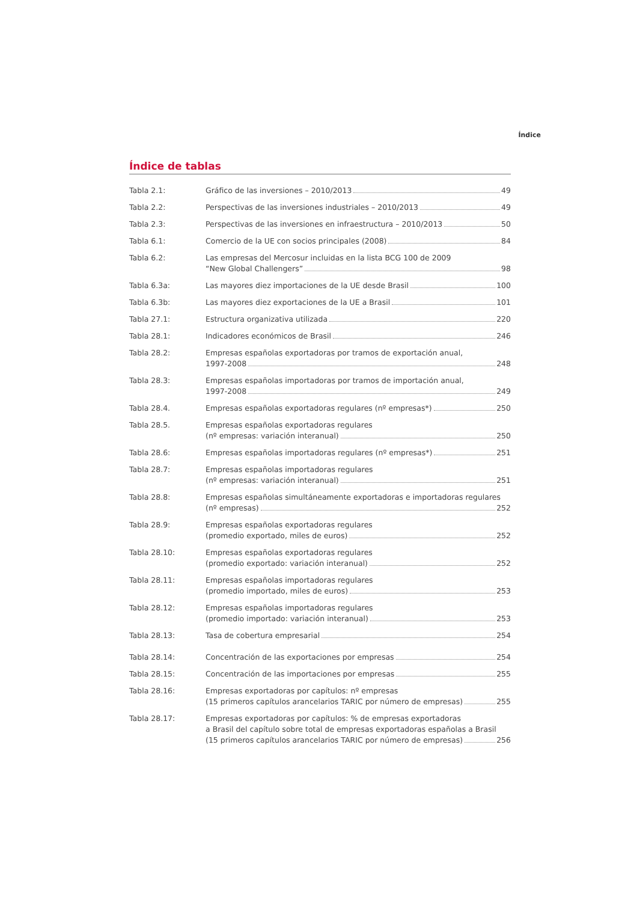Índice
Índice de tablas
| Tabla 2.1: | Gráfico de las inversiones – 2010/2013 49 |
| Tabla 2.2: | Perspectivas de las inversiones industriales – 2010/2013 49 |
| Tabla 2.3: | Perspectivas de las inversiones en infraestructura – 2010/2013 50 |
| Tabla 6.1: | Comercio de la UE con socios principales (2008) 84 |
| Tabla 6.2: | Las empresas del Mercosur incluidas en la lista BCG 100 de 2009 “New Global Challengers” 98 |
| Tabla 6.3a: | Las mayores diez importaciones de la UE desde Brasil 100 |
| Tabla 6.3b: | Las mayores diez exportaciones de la UE a Brasil 101 |
| Tabla 27.1: | Estructura organizativa utilizada 220 |
| Tabla 28.1: | Indicadores económicos de Brasil 246 |
| Tabla 28.2: | Empresas españolas exportadoras por tramos de exportación anual, 1997-2008 248 |
| Tabla 28.3: | Empresas españolas importadoras por tramos de importación anual, 1997-2008 249 |
| Tabla 28.4. | Empresas españolas exportadoras regulares (nº empresas*) 250 |
| Tabla 28.5. | Empresas españolas exportadoras regulares (nº empresas: variación interanual) 250 |
| Tabla 28.6: | Empresas españolas importadoras regulares (nº empresas*) 251 |
| Tabla 28.7: | Empresas españolas importadoras regulares (nº empresas: variación interanual) 251 |
| Tabla 28.8: | Empresas españolas simultáneamente exportadoras e importadoras regulares (nº empresas) 252 |
| Tabla 28.9: | Empresas españolas exportadoras regulares (promedio exportado, miles de euros) 252 |
| Tabla 28.10: | Empresas españolas exportadoras regulares (promedio exportado: variación interanual) 252 |
| Tabla 28.11: | Empresas españolas importadoras regulares (promedio importado, miles de euros) 253 |
| Tabla 28.12: | Empresas españolas importadoras regulares (promedio importado: variación interanual) 253 |
| Tabla 28.13: | Tasa de cobertura empresarial 254 |
| Tabla 28.14: | Concentración de las exportaciones por empresas 254 |
| Tabla 28.15: | Concentración de las importaciones por empresas 255 |
| Tabla 28.16: | Empresas exportadoras por capítulos: nº empresas (15 primeros capítulos arancelarios TARIC por número de empresas) 255 |
| Tabla 28.17: | Empresas exportadoras por capítulos: % de empresas exportadoras a Brasil del capítulo sobre total de empresas exportadoras españolas a Brasil (15 primeros capítulos arancelarios TARIC por número de empresas) 256 |